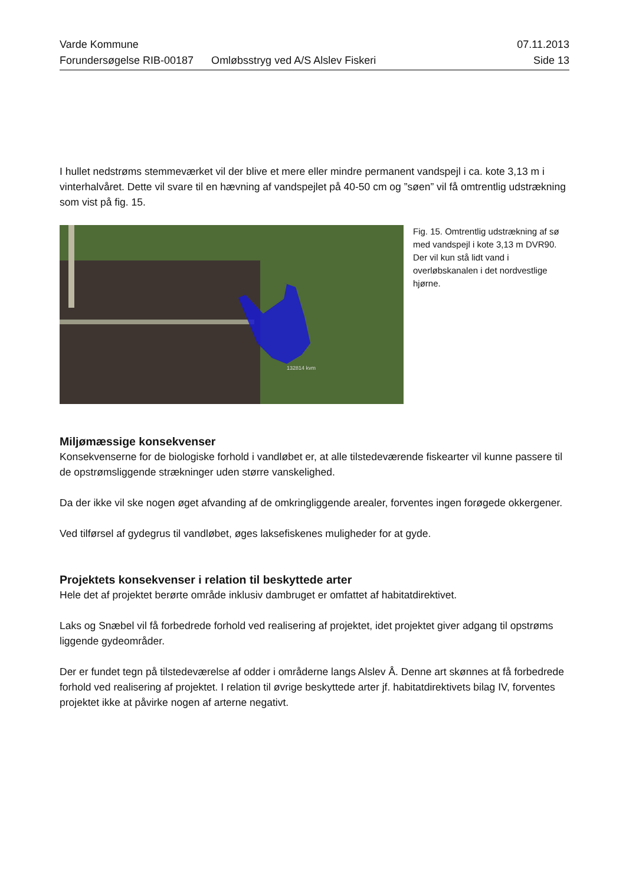Varde Kommune 07.11.2013
Forundersøgelse RIB-00187 Omløbsstryg ved A/S Alslev Fiskeri Side 13
I hullet nedstrøms stemmeværket vil der blive et mere eller mindre permanent vandspejl i ca. kote 3,13 m i vinterhalvåret. Dette vil svare til en hævning af vandspejlet på 40-50 cm og ”søen” vil få omtrentlig udstrækning som vist på fig. 15.
132814 kvm
Fig. 15. Omtrentlig udstrækning af sø med vandspejl i kote 3,13 m DVR90. Der vil kun stå lidt vand i overløbskanalen i det nordvestlige hjørne.
Miljømæssige konsekvenser
Konsekvenserne for de biologiske forhold i vandløbet er, at alle tilstedeværende fiskearter vil kunne passere til de opstrømsliggende strækninger uden større vanskelighed.
Da der ikke vil ske nogen øget afvanding af de omkringliggende arealer, forventes ingen forøgede okkergener.
Ved tilførsel af gydegrus til vandløbet, øges laksefiskenes muligheder for at gyde.
Projektets konsekvenser i relation til beskyttede arter
Hele det af projektet berørte område inklusiv dambruget er omfattet af habitatdirektivet.
Laks og Snæbel vil få forbedrede forhold ved realisering af projektet, idet projektet giver adgang til opstrøms liggende gydeområder.
Der er fundet tegn på tilstedeværelse af odder i områderne langs Alslev Å. Denne art skønnes at få forbedrede forhold ved realisering af projektet. I relation til øvrige beskyttede arter jf. habitatdirektivets bilag IV, forventes projektet ikke at påvirke nogen af arterne negativt.